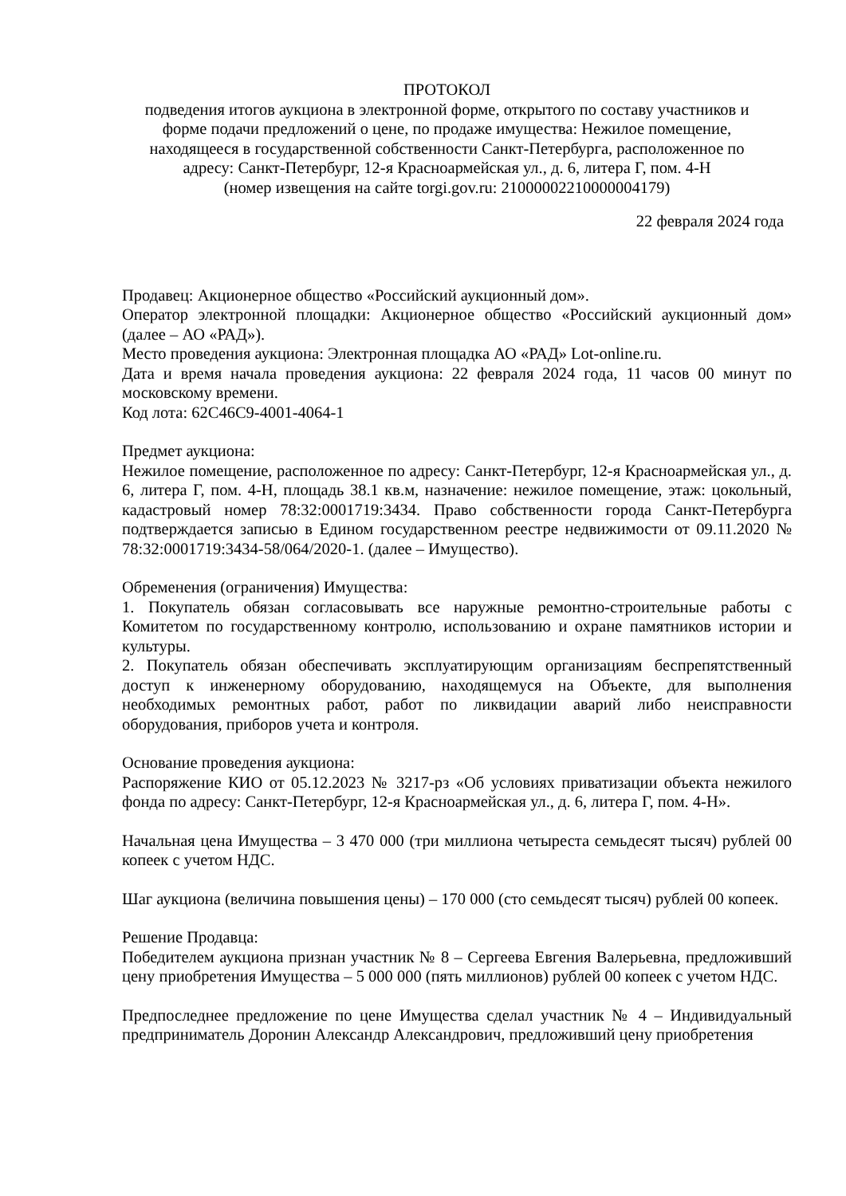ПРОТОКОЛ
подведения итогов аукциона в электронной форме, открытого по составу участников и
форме подачи предложений о цене, по продаже имущества: Нежилое помещение,
находящееся в государственной собственности Санкт-Петербурга, расположенное по
адресу: Санкт-Петербург, 12-я Красноармейская ул., д. 6, литера Г, пом. 4-Н
(номер извещения на сайте torgi.gov.ru: 21000002210000004179)
22 февраля 2024 года
Продавец: Акционерное общество «Российский аукционный дом».
Оператор электронной площадки: Акционерное общество «Российский аукционный дом» (далее – АО «РАД»).
Место проведения аукциона: Электронная площадка АО «РАД» Lot-online.ru.
Дата и время начала проведения аукциона: 22 февраля 2024 года, 11 часов 00 минут по московскому времени.
Код лота: 62C46C9-4001-4064-1
Предмет аукциона:
Нежилое помещение, расположенное по адресу: Санкт-Петербург, 12-я Красноармейская ул., д. 6, литера Г, пом. 4-Н, площадь 38.1 кв.м, назначение: нежилое помещение, этаж: цокольный, кадастровый номер 78:32:0001719:3434. Право собственности города Санкт-Петербурга подтверждается записью в Едином государственном реестре недвижимости от 09.11.2020 № 78:32:0001719:3434-58/064/2020-1. (далее – Имущество).
Обременения (ограничения) Имущества:
1. Покупатель обязан согласовывать все наружные ремонтно-строительные работы с Комитетом по государственному контролю, использованию и охране памятников истории и культуры.
2. Покупатель обязан обеспечивать эксплуатирующим организациям беспрепятственный доступ к инженерному оборудованию, находящемуся на Объекте, для выполнения необходимых ремонтных работ, работ по ликвидации аварий либо неисправности оборудования, приборов учета и контроля.
Основание проведения аукциона:
Распоряжение КИО от 05.12.2023 № 3217-рз «Об условиях приватизации объекта нежилого фонда по адресу: Санкт-Петербург, 12-я Красноармейская ул., д. 6, литера Г, пом. 4-Н».
Начальная цена Имущества – 3 470 000 (три миллиона четыреста семьдесят тысяч) рублей 00 копеек с учетом НДС.
Шаг аукциона (величина повышения цены) – 170 000 (сто семьдесят тысяч) рублей 00 копеек.
Решение Продавца:
Победителем аукциона признан участник № 8 – Сергеева Евгения Валерьевна, предложивший цену приобретения Имущества – 5 000 000 (пять миллионов) рублей 00 копеек с учетом НДС.
Предпоследнее предложение по цене Имущества сделал участник № 4 – Индивидуальный предприниматель Доронин Александр Александрович, предложивший цену приобретения